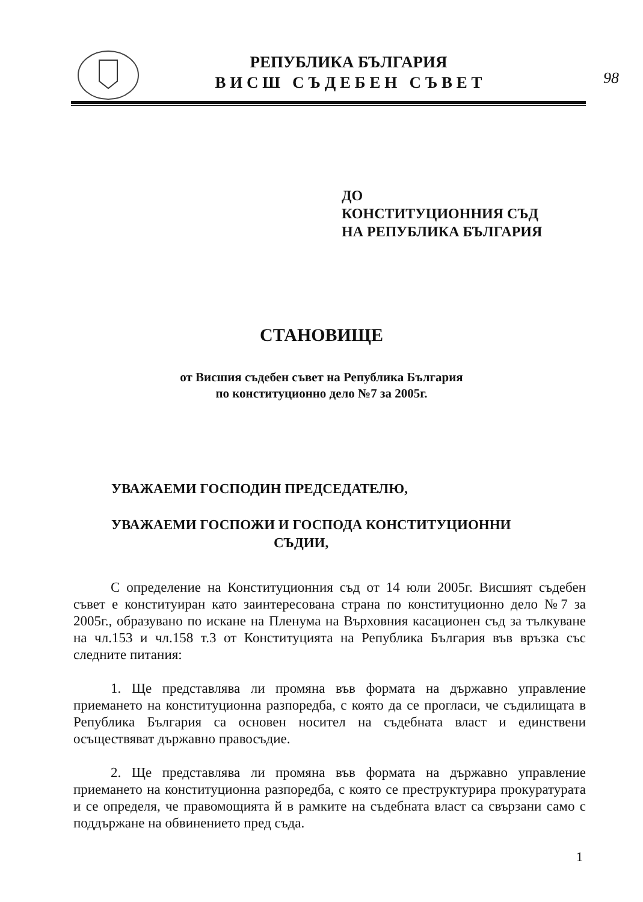РЕПУБЛИКА БЪЛГАРИЯ
В И С Ш С Ъ Д Е Б Е Н С Ъ В Е Т
98
ДО
КОНСТИТУЦИОННИЯ СЪД
НА РЕПУБЛИКА БЪЛГАРИЯ
СТАНОВИЩЕ
от Висшия съдебен съвет на Република България
по конституционно дело №7 за 2005г.
УВАЖАЕМИ ГОСПОДИН ПРЕДСЕДАТЕЛЮ,
УВАЖАЕМИ ГОСПОЖИ И ГОСПОДА КОНСТИТУЦИОННИ
СЪДИИ,
С определение на Конституционния съд от 14 юли 2005г. Висшият съдебен съвет е конституиран като заинтересована страна по конституционно дело №7 за 2005г., образувано по искане на Пленума на Върховния касационен съд за тълкуване на чл.153 и чл.158 т.3 от Конституцията на Република България във връзка със следните питания:
1. Ще представлява ли промяна във формата на държавно управление приемането на конституционна разпоредба, с която да се прогласи, че съдилищата в Република България са основен носител на съдебната власт и единствени осъществяват държавно правосъдие.
2. Ще представлява ли промяна във формата на държавно управление приемането на конституционна разпоредба, с която се преструктурира прокуратурата и се определя, че правомощията й в рамките на съдебната власт са свързани само с поддържане на обвинението пред съда.
1